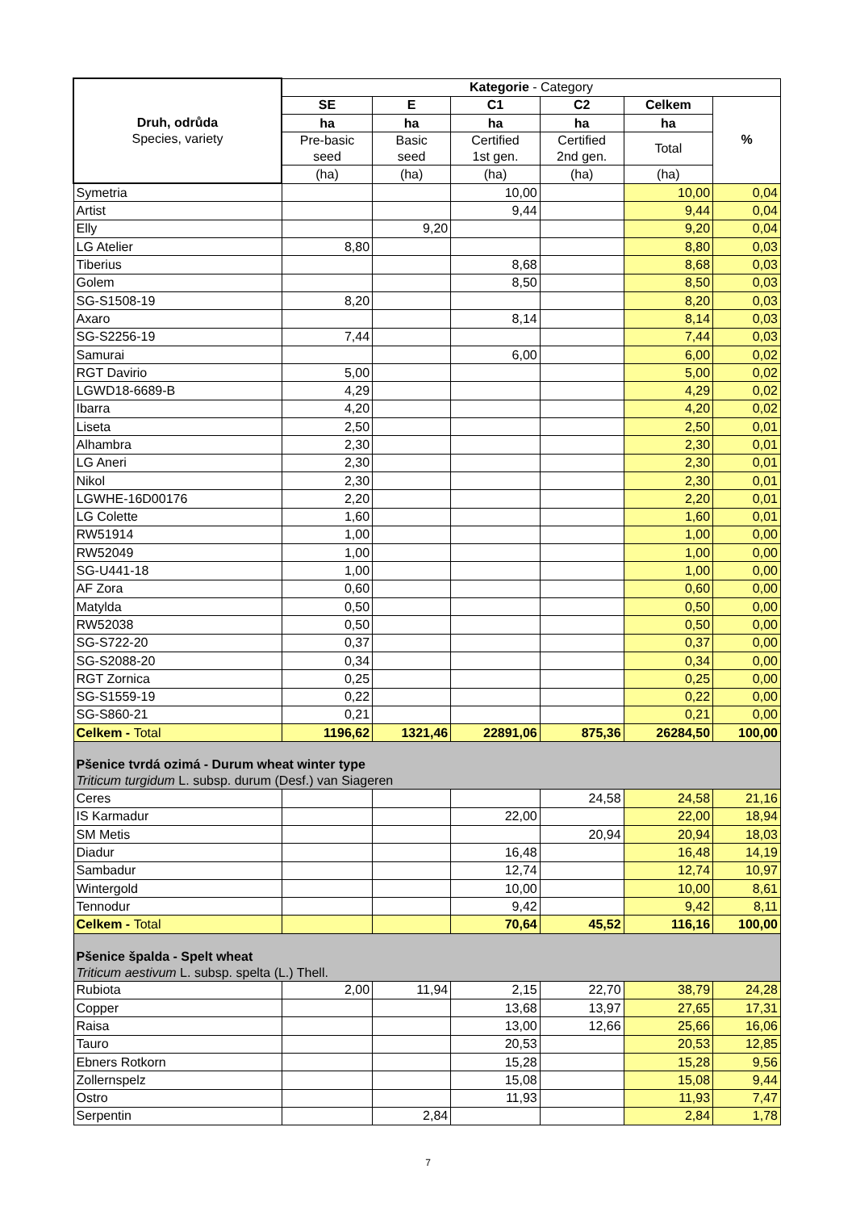| Druh, odrůda Species, variety | Kategorie - Category | | | | | |
| --- | --- | --- | --- | --- | --- | --- |
| | SE | E | C1 | C2 | Celkem | % |
| | ha | ha | ha | ha | ha | |
| | Pre-basic seed | Basic seed | Certified 1st gen. | Certified 2nd gen. | Total | |
| | (ha) | (ha) | (ha) | (ha) | (ha) | |
| Symetria | | | 10,00 | | 10,00 | 0,04 |
| Artist | | | 9,44 | | 9,44 | 0,04 |
| Elly | | 9,20 | | | 9,20 | 0,04 |
| LG Atelier | 8,80 | | | | 8,80 | 0,03 |
| Tiberius | | | 8,68 | | 8,68 | 0,03 |
| Golem | | | 8,50 | | 8,50 | 0,03 |
| SG-S1508-19 | 8,20 | | | | 8,20 | 0,03 |
| Axaro | | | 8,14 | | 8,14 | 0,03 |
| SG-S2256-19 | 7,44 | | | | 7,44 | 0,03 |
| Samurai | | | 6,00 | | 6,00 | 0,02 |
| RGT Davirio | 5,00 | | | | 5,00 | 0,02 |
| LGWD18-6689-B | 4,29 | | | | 4,29 | 0,02 |
| Ibarra | 4,20 | | | | 4,20 | 0,02 |
| Liseta | 2,50 | | | | 2,50 | 0,01 |
| Alhambra | 2,30 | | | | 2,30 | 0,01 |
| LG Aneri | 2,30 | | | | 2,30 | 0,01 |
| Nikol | 2,30 | | | | 2,30 | 0,01 |
| LGWHE-16D00176 | 2,20 | | | | 2,20 | 0,01 |
| LG Colette | 1,60 | | | | 1,60 | 0,01 |
| RW51914 | 1,00 | | | | 1,00 | 0,00 |
| RW52049 | 1,00 | | | | 1,00 | 0,00 |
| SG-U441-18 | 1,00 | | | | 1,00 | 0,00 |
| AF Zora | 0,60 | | | | 0,60 | 0,00 |
| Matylda | 0,50 | | | | 0,50 | 0,00 |
| RW52038 | 0,50 | | | | 0,50 | 0,00 |
| SG-S722-20 | 0,37 | | | | 0,37 | 0,00 |
| SG-S2088-20 | 0,34 | | | | 0,34 | 0,00 |
| RGT Zornica | 0,25 | | | | 0,25 | 0,00 |
| SG-S1559-19 | 0,22 | | | | 0,22 | 0,00 |
| SG-S860-21 | 0,21 | | | | 0,21 | 0,00 |
| Celkem - Total | 1196,62 | 1321,46 | 22891,06 | 875,36 | 26284,50 | 100,00 |
| Pšenice tvrdá ozimá - Durum wheat winter type Triticum turgidum L. subsp. durum (Desf.) van Siageren | | | | | | |
| Ceres | | | | 24,58 | 24,58 | 21,16 |
| IS Karmadur | | | 22,00 | | 22,00 | 18,94 |
| SM Metis | | | | 20,94 | 20,94 | 18,03 |
| Diadur | | | 16,48 | | 16,48 | 14,19 |
| Sambadur | | | 12,74 | | 12,74 | 10,97 |
| Wintergold | | | 10,00 | | 10,00 | 8,61 |
| Tennodur | | | 9,42 | | 9,42 | 8,11 |
| Celkem - Total | | | 70,64 | 45,52 | 116,16 | 100,00 |
| Pšenice špalda - Spelt wheat Triticum aestivum L. subsp. spelta (L.) Thell. | | | | | | |
| Rubiota | 2,00 | 11,94 | 2,15 | 22,70 | 38,79 | 24,28 |
| Copper | | | 13,68 | 13,97 | 27,65 | 17,31 |
| Raisa | | | 13,00 | 12,66 | 25,66 | 16,06 |
| Tauro | | | 20,53 | | 20,53 | 12,85 |
| Ebners Rotkorn | | | 15,28 | | 15,28 | 9,56 |
| Zollernspelz | | | 15,08 | | 15,08 | 9,44 |
| Ostro | | | 11,93 | | 11,93 | 7,47 |
| Serpentin | | 2,84 | | | 2,84 | 1,78 |
7